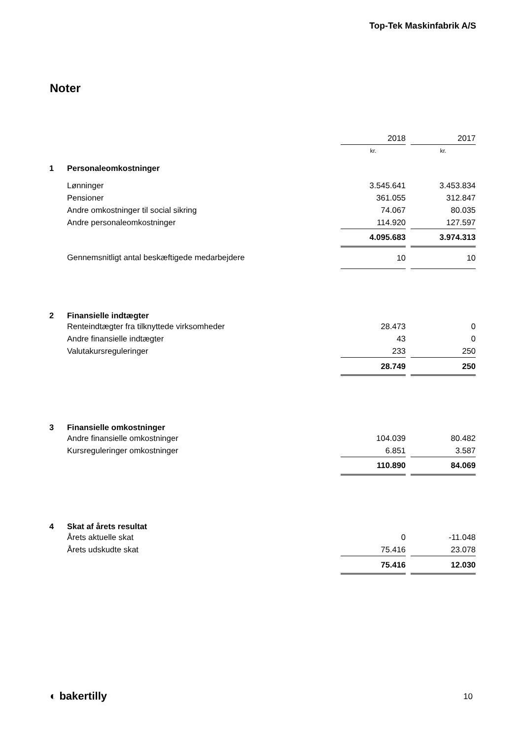Top-Tek Maskinfabrik A/S
Noter
| | | 2018 | | 2017 |
| | | kr. | | kr. |
| 1 | Personaleomkostninger | | | |
| | Lønninger | 3.545.641 | | 3.453.834 |
| | Pensioner | 361.055 | | 312.847 |
| | Andre omkostninger til social sikring | 74.067 | | 80.035 |
| | Andre personaleomkostninger | 114.920 | | 127.597 |
| | | 4.095.683 | | 3.974.313 |
| | Gennemsnitligt antal beskæftigede medarbejdere | 10 | | 10 |
| 2 | Finansielle indtægter | | | |
| | Renteindtægter fra tilknyttede virksomheder | 28.473 | | 0 |
| | Andre finansielle indtægter | 43 | | 0 |
| | Valutakursreguleringer | 233 | | 250 |
| | | 28.749 | | 250 |
| 3 | Finansielle omkostninger | | | |
| | Andre finansielle omkostninger | 104.039 | | 80.482 |
| | Kursreguleringer omkostninger | 6.851 | | 3.587 |
| | | 110.890 | | 84.069 |
| 4 | Skat af årets resultat | | | |
| | Årets aktuelle skat | 0 | | -11.048 |
| | Årets udskudte skat | 75.416 | | 23.078 |
| | | 75.416 | | 12.030 |
◐ bakertilly 10